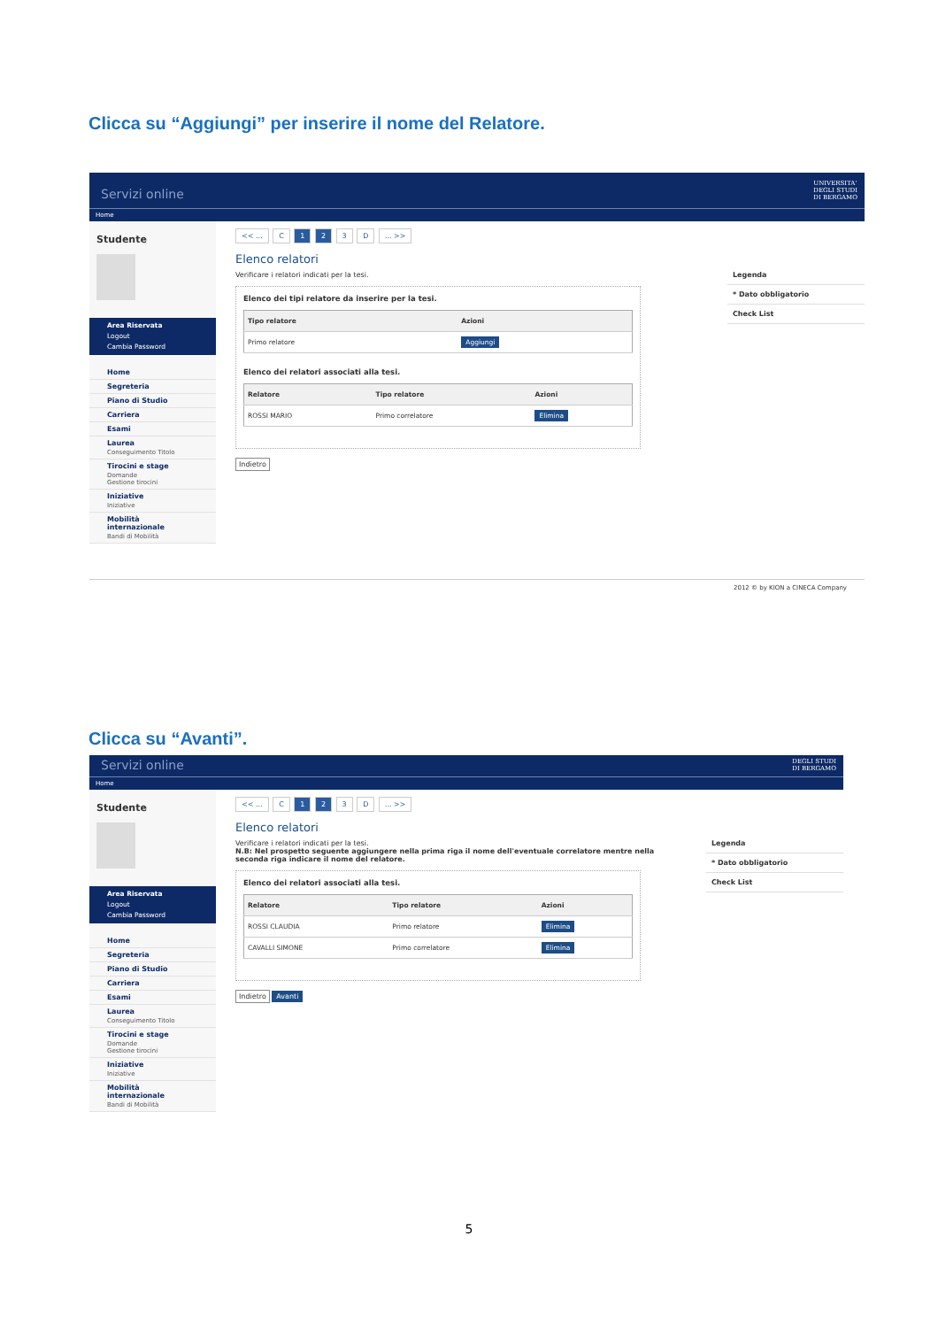Clicca su “Aggiungi” per inserire il nome del Relatore.
Servizi online UNIVERSITA'
DEGLI STUDI
DI BERGAMO
Home
Studente
Area Riservata
Logout
Cambia Password
Home
Segreteria
Piano di Studio
Carriera
Esami
Laurea
Conseguimento Titolo
Tirocini e stage
Domande
Gestione tirocini
Iniziative
Iniziative
Mobilità internazionale
Bandi di Mobilità
<< ... C 1 2 3 D ... >>
Elenco relatori
Verificare i relatori indicati per la tesi.
Elenco dei tipi relatore da inserire per la tesi.
| Tipo relatore | Azioni |
| --- | --- |
| Primo relatore | Aggiungi |
Elenco dei relatori associati alla tesi.
| Relatore | Tipo relatore | Azioni |
| --- | --- | --- |
| ROSSI MARIO | Primo correlatore | Elimina |
Indietro
Legenda
* Dato obbligatorio
Check List
2012 © by KION a CINECA Company
Clicca su “Avanti”.
Servizi online DEGLI STUDI
DI BERGAMO
Home
Studente
Area Riservata
Logout
Cambia Password
Home
Segreteria
Piano di Studio
Carriera
Esami
Laurea
Conseguimento Titolo
Tirocini e stage
Domande
Gestione tirocini
Iniziative
Iniziative
Mobilità internazionale
Bandi di Mobilità
<< ... C 1 2 3 D ... >>
Elenco relatori
Verificare i relatori indicati per la tesi.
N.B: Nel prospetto seguente aggiungere nella prima riga il nome dell'eventuale correlatore mentre nella seconda riga indicare il nome del relatore.
Elenco dei relatori associati alla tesi.
| Relatore | Tipo relatore | Azioni |
| --- | --- | --- |
| ROSSI CLAUDIA | Primo relatore | Elimina |
| CAVALLI SIMONE | Primo correlatore | Elimina |
Indietro Avanti
Legenda
* Dato obbligatorio
Check List
5